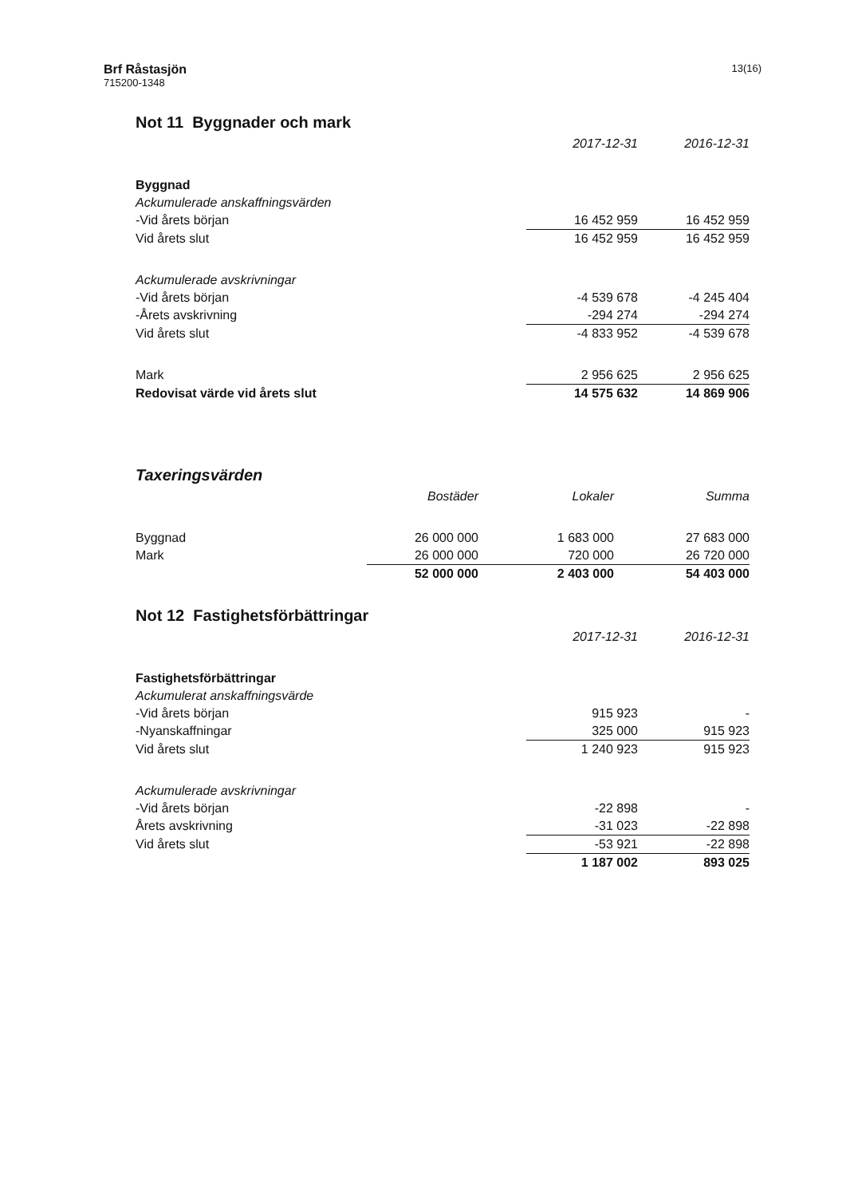Brf Råstasjön
715200-1348
13(16)
Not 11 Byggnader och mark
| | 2017-12-31 | 2016-12-31 |
| Byggnad | | |
| Ackumulerade anskaffningsvärden | | |
| -Vid årets början | 16 452 959 | 16 452 959 |
| Vid årets slut | 16 452 959 | 16 452 959 |
| Ackumulerade avskrivningar | | |
| -Vid årets början | -4 539 678 | -4 245 404 |
| -Årets avskrivning | -294 274 | -294 274 |
| Vid årets slut | -4 833 952 | -4 539 678 |
| Mark | 2 956 625 | 2 956 625 |
| Redovisat värde vid årets slut | 14 575 632 | 14 869 906 |
Taxeringsvärden
| | Bostäder | Lokaler | Summa |
| Byggnad | 26 000 000 | 1 683 000 | 27 683 000 |
| Mark | 26 000 000 | 720 000 | 26 720 000 |
| | 52 000 000 | 2 403 000 | 54 403 000 |
Not 12 Fastighetsförbättringar
| | 2017-12-31 | 2016-12-31 |
| Fastighetsförbättringar | | |
| Ackumulerat anskaffningsvärde | | |
| -Vid årets början | 915 923 | - |
| -Nyanskaffningar | 325 000 | 915 923 |
| Vid årets slut | 1 240 923 | 915 923 |
| Ackumulerade avskrivningar | | |
| -Vid årets början | -22 898 | - |
| Årets avskrivning | -31 023 | -22 898 |
| Vid årets slut | -53 921 | -22 898 |
| | 1 187 002 | 893 025 |